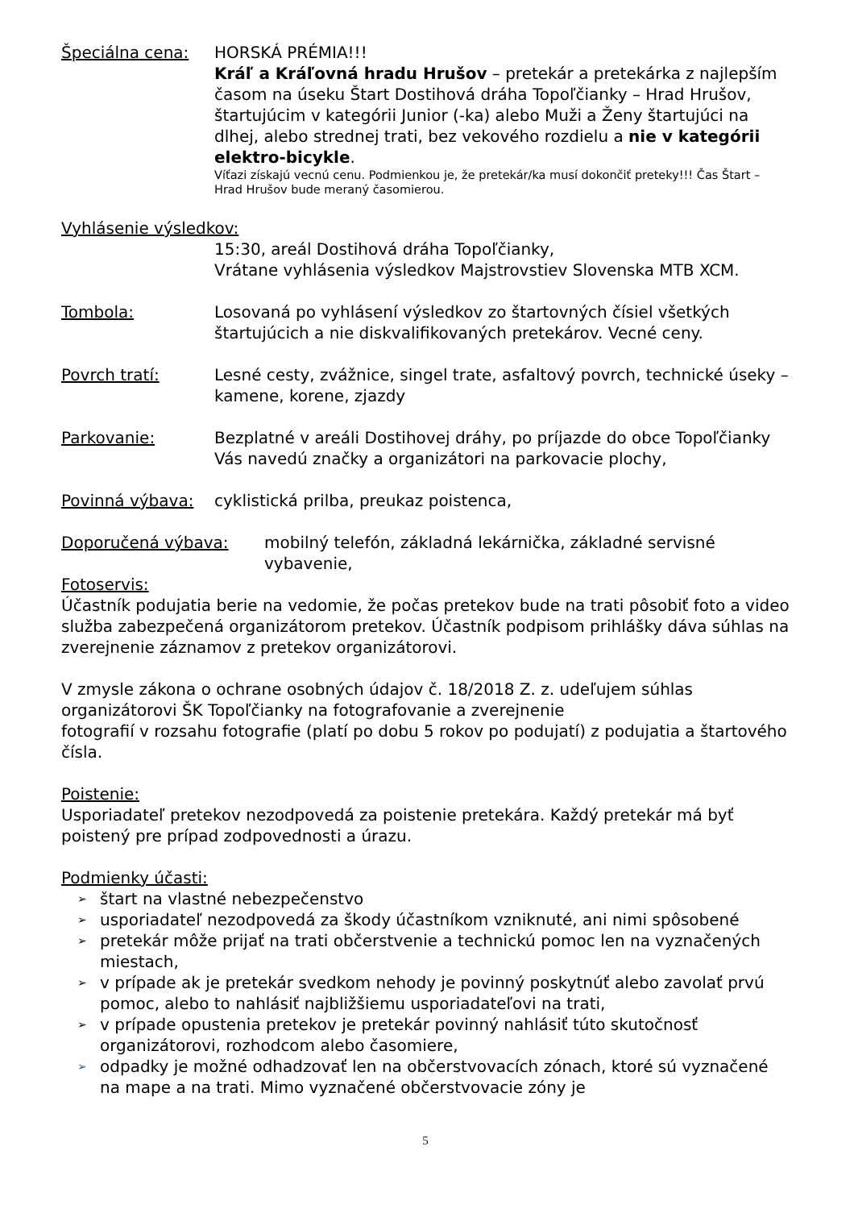Špeciálna cena: HORSKÁ PRÉMIA!!!
Kráľ a Kráľovná hradu Hrušov – pretekár a pretekárka z najlepším časom na úseku Štart Dostihová dráha Topoľčianky – Hrad Hrušov, štartujúcim v kategórii Junior (-ka) alebo Muži a Ženy štartujúci na dlhej, alebo strednej trati, bez vekového rozdielu a nie v kategórii elektro-bicykle.
Víťazi získajú vecnú cenu. Podmienkou je, že pretekár/ka musí dokončiť preteky!!! Čas Štart – Hrad Hrušov bude meraný časomierou.
Vyhlásenie výsledkov:
15:30, areál Dostihová dráha Topoľčianky,
Vrátane vyhlásenia výsledkov Majstrovstiev Slovenska MTB XCM.
Tombola: Losovaná po vyhlásení výsledkov zo štartovných čísiel všetkých štartujúcich a nie diskvalifikovaných pretekárov. Vecné ceny.
Povrch tratí: Lesné cesty, zvážnice, singel trate, asfaltový povrch, technické úseky – kamene, korene, zjazdy
Parkovanie: Bezplatné v areáli Dostihovej dráhy, po príjazde do obce Topoľčianky Vás navedú značky a organizátori na parkovacie plochy,
Povinná výbava: cyklistická prilba, preukaz poistenca,
Doporučená výbava: mobilný telefón, základná lekárnička, základné servisné vybavenie,
Fotoservis:
Účastník podujatia berie na vedomie, že počas pretekov bude na trati pôsobiť foto a video služba zabezpečená organizátorom pretekov. Účastník podpisom prihlášky dáva súhlas na zverejnenie záznamov z pretekov organizátorovi.
V zmysle zákona o ochrane osobných údajov č. 18/2018 Z. z. udeľujem súhlas organizátorovi ŠK Topoľčianky na fotografovanie a zverejnenie
fotografií v rozsahu fotografie (platí po dobu 5 rokov po podujatí) z podujatia a štartového čísla.
Poistenie:
Usporiadateľ pretekov nezodpovedá za poistenie pretekára. Každý pretekár má byť poistený pre prípad zodpovednosti a úrazu.
Podmienky účasti:
➢ štart na vlastné nebezpečenstvo
➢ usporiadateľ nezodpovedá za škody účastníkom vzniknuté, ani nimi spôsobené
➢ pretekár môže prijať na trati občerstvenie a technickú pomoc len na vyznačených miestach,
➢ v prípade ak je pretekár svedkom nehody je povinný poskytnúť alebo zavolať prvú pomoc, alebo to nahlásiť najbližšiemu usporiadateľovi na trati,
➢ v prípade opustenia pretekov je pretekár povinný nahlásiť túto skutočnosť organizátorovi, rozhodcom alebo časomiere,
➢ odpadky je možné odhadzovať len na občerstvovacích zónach, ktoré sú vyznačené na mape a na trati. Mimo vyznačené občerstvovacie zóny je
5